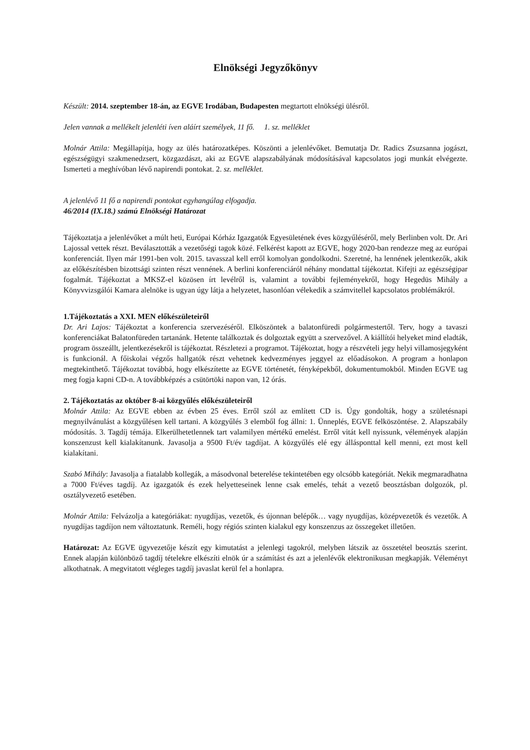Elnökségi Jegyzőkönyv
Készült: 2014. szeptember 18-án, az EGVE Irodában, Budapesten megtartott elnökségi ülésről.
Jelen vannak a mellékelt jelenléti íven aláírt személyek, 11 fő. 1. sz. melléklet
Molnár Attila: Megállapítja, hogy az ülés határozatképes. Köszönti a jelenlévőket. Bemutatja Dr. Radics Zsuzsanna jogászt, egészségügyi szakmenedzsert, közgazdászt, aki az EGVE alapszabályának módosításával kapcsolatos jogi munkát elvégezte. Ismerteti a meghívóban lévő napirendi pontokat. 2. sz. melléklet.
A jelenlévő 11 fő a napirendi pontokat egyhangúlag elfogadja.
46/2014 (IX.18.) számú Elnökségi Határozat
Tájékoztatja a jelenlévőket a múlt heti, Európai Kórház Igazgatók Egyesületének éves közgyűléséről, mely Berlinben volt. Dr. Ari Lajossal vettek részt. Beválasztották a vezetőségi tagok közé. Felkérést kapott az EGVE, hogy 2020-ban rendezze meg az európai konferenciát. Ilyen már 1991-ben volt. 2015. tavasszal kell erről komolyan gondolkodni. Szeretné, ha lennének jelentkezők, akik az előkészítésben bizottsági szinten részt vennének. A berlini konferenciáról néhány mondattal tájékoztat. Kifejti az egészségipar fogalmát. Tájékoztat a MKSZ-el közösen írt levélről is, valamint a további fejleményekről, hogy Hegedüs Mihály a Könyvvizsgálói Kamara alelnöke is ugyan úgy látja a helyzetet, hasonlóan vélekedik a számvitellel kapcsolatos problémákról.
1.Tájékoztatás a XXI. MEN előkészületeiről
Dr. Ari Lajos: Tájékoztat a konferencia szervezéséről. Elköszöntek a balatonfüredi polgármestertől. Terv, hogy a tavaszi konferenciákat Balatonfüreden tartanánk. Hetente találkoztak és dolgoztak együtt a szervezővel. A kiállítói helyeket mind eladták, program összeállt, jelentkezésekről is tájékoztat. Részletezi a programot. Tájékoztat, hogy a részvételi jegy helyi villamosjegyként is funkcionál. A főiskolai végzős hallgatók részt vehetnek kedvezményes jeggyel az előadásokon. A program a honlapon megtekinthető. Tájékoztat továbbá, hogy elkészítette az EGVE történetét, fényképekből, dokumentumokból. Minden EGVE tag meg fogja kapni CD-n. A továbbképzés a csütörtöki napon van, 12 órás.
2. Tájékoztatás az október 8-ai közgyűlés előkészületeiről
Molnár Attila: Az EGVE ebben az évben 25 éves. Erről szól az említett CD is. Úgy gondolták, hogy a születésnapi megnyilvánulást a közgyűlésen kell tartani. A közgyűlés 3 elemből fog állni: 1. Ünneplés, EGVE felköszöntése. 2. Alapszabály módosítás. 3. Tagdíj témája. Elkerülhetetlennek tart valamilyen mértékű emelést. Erről vitát kell nyissunk, vélemények alapján konszenzust kell kialakítanunk. Javasolja a 9500 Ft/év tagdíjat. A közgyűlés elé egy állásponttal kell menni, ezt most kell kialakítani.
Szabó Mihály: Javasolja a fiatalabb kollegák, a másodvonal beterelése tekintetében egy olcsóbb kategóriát. Nekik megmaradhatna a 7000 Ft/éves tagdíj. Az igazgatók és ezek helyetteseinek lenne csak emelés, tehát a vezető beosztásban dolgozók, pl. osztályvezető esetében.
Molnár Attila: Felvázolja a kategóriákat: nyugdíjas, vezetők, és újonnan belépők… vagy nyugdíjas, középvezetők és vezetők. A nyugdíjas tagdíjon nem változtatunk. Reméli, hogy régiós szinten kialakul egy konszenzus az összegeket illetően.
Határozat: Az EGVE ügyvezetője készít egy kimutatást a jelenlegi tagokról, melyben látszik az összetétel beosztás szerint. Ennek alapján különböző tagdíj tételekre elkészíti elnök úr a számítást és azt a jelenlévők elektronikusan megkapják. Véleményt alkothatnak. A megvitatott végleges tagdíj javaslat kerül fel a honlapra.